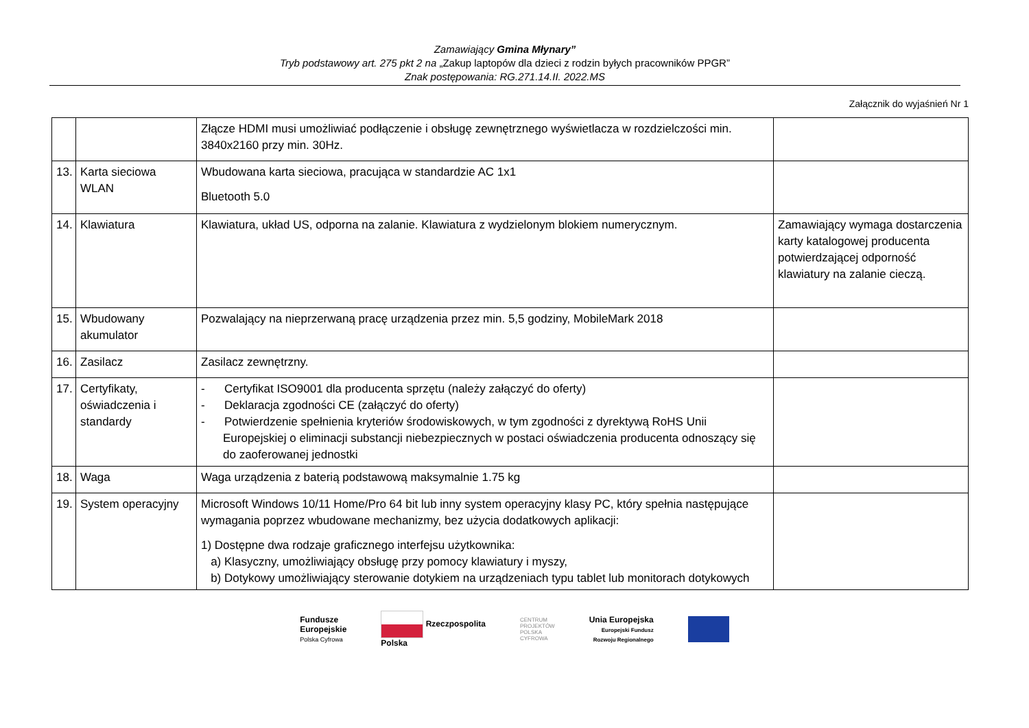Zamawiający Gmina Młynary”
Tryb podstawowy art. 275 pkt 2 na „Zakup laptopów dla dzieci z rodzin byłych pracowników PPGR”
Znak postępowania: RG.271.14.II. 2022.MS
Załącznik do wyjaśnień Nr 1
| | | Złącze HDMI musi umożliwiać podłączenie i obsługę zewnętrznego wyświetlacza w rozdzielczości min. 3840x2160 przy min. 30Hz. | |
| 13. | Karta sieciowa WLAN | Wbudowana karta sieciowa, pracująca w standardzie AC 1x1 Bluetooth 5.0 | |
| 14. | Klawiatura | Klawiatura, układ US, odporna na zalanie. Klawiatura z wydzielonym blokiem numerycznym. | Zamawiający wymaga dostarczenia karty katalogowej producenta potwierdzającej odporność klawiatury na zalanie cieczą. |
| 15. | Wbudowany akumulator | Pozwalający na nieprzerwaną pracę urządzenia przez min. 5,5 godziny, MobileMark 2018 | |
| 16. | Zasilacz | Zasilacz zewnętrzny. | |
| 17. | Certyfikaty, oświadczenia i standardy | - Certyfikat ISO9001 dla producenta sprzętu (należy załączyć do oferty) - Deklaracja zgodności CE (załączyć do oferty) - Potwierdzenie spełnienia kryteriów środowiskowych, w tym zgodności z dyrektywą RoHS Unii Europejskiej o eliminacji substancji niebezpiecznych w postaci oświadczenia producenta odnoszący się do zaoferowanej jednostki | |
| 18. | Waga | Waga urządzenia z baterią podstawową maksymalnie 1.75 kg | |
| 19. | System operacyjny | Microsoft Windows 10/11 Home/Pro 64 bit lub inny system operacyjny klasy PC, który spełnia następujące wymagania poprzez wbudowane mechanizmy, bez użycia dodatkowych aplikacji: 1) Dostępne dwa rodzaje graficznego interfejsu użytkownika: a) Klasyczny, umożliwiający obsługę przy pomocy klawiatury i myszy, b) Dotykowy umożliwiający sterowanie dotykiem na urządzeniach typu tablet lub monitorach dotykowych | |
Fundusze
Europejskie
Polska Cyfrowa
Rzeczpospolita
Polska
CENTRUM
PROJEKTÓW
POLSKA
CYFROWA
Unia Europejska
Europejski Fundusz
Rozwoju Regionalnego